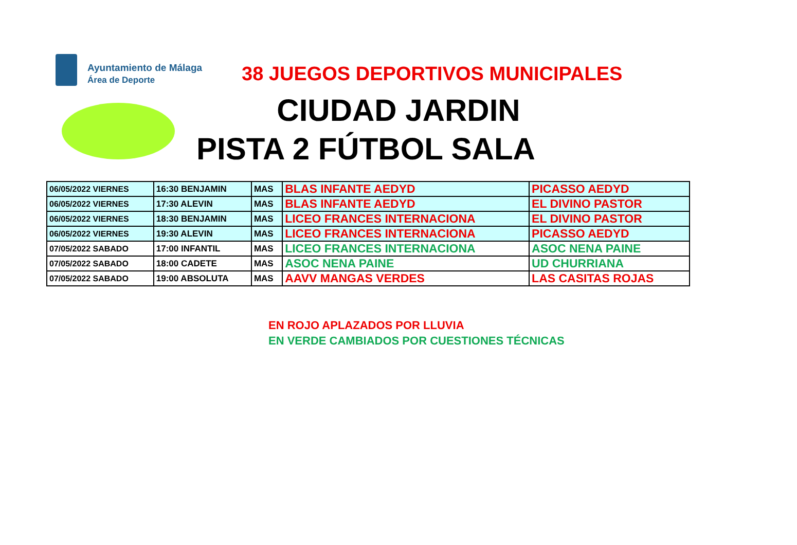Ayuntamiento de Málaga
Área de Deporte
38 JUEGOS DEPORTIVOS MUNICIPALES
CIUDAD JARDIN
PISTA 2 FÚTBOL SALA
| 06/05/2022 VIERNES | 16:30 BENJAMIN | MAS | BLAS INFANTE AEDYD | PICASSO AEDYD |
| 06/05/2022 VIERNES | 17:30 ALEVIN | MAS | BLAS INFANTE AEDYD | EL DIVINO PASTOR |
| 06/05/2022 VIERNES | 18:30 BENJAMIN | MAS | LICEO FRANCES INTERNACIONA | EL DIVINO PASTOR |
| 06/05/2022 VIERNES | 19:30 ALEVIN | MAS | LICEO FRANCES INTERNACIONA | PICASSO AEDYD |
| 07/05/2022 SABADO | 17:00 INFANTIL | MAS | LICEO FRANCES INTERNACIONA | ASOC NENA PAINE |
| 07/05/2022 SABADO | 18:00 CADETE | MAS | ASOC NENA PAINE | UD CHURRIANA |
| 07/05/2022 SABADO | 19:00 ABSOLUTA | MAS | AAVV MANGAS VERDES | LAS CASITAS ROJAS |
EN ROJO APLAZADOS POR LLUVIA
EN VERDE CAMBIADOS POR CUESTIONES TÉCNICAS